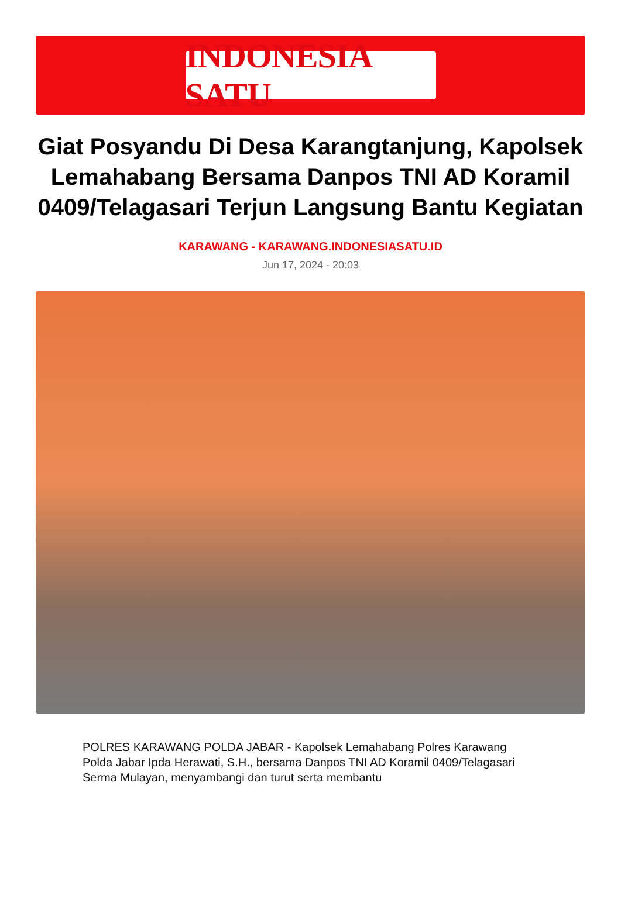INDONESIA SATU
Giat Posyandu Di Desa Karangtanjung, Kapolsek Lemahabang Bersama Danpos TNI AD Koramil 0409/Telagasari Terjun Langsung Bantu Kegiatan
KARAWANG - KARAWANG.INDONESIASATU.ID
Jun 17, 2024 - 20:03
POLRES KARAWANG POLDA JABAR - Kapolsek Lemahabang Polres Karawang Polda Jabar Ipda Herawati, S.H., bersama Danpos TNI AD Koramil 0409/Telagasari Serma Mulayan, menyambangi dan turut serta membantu